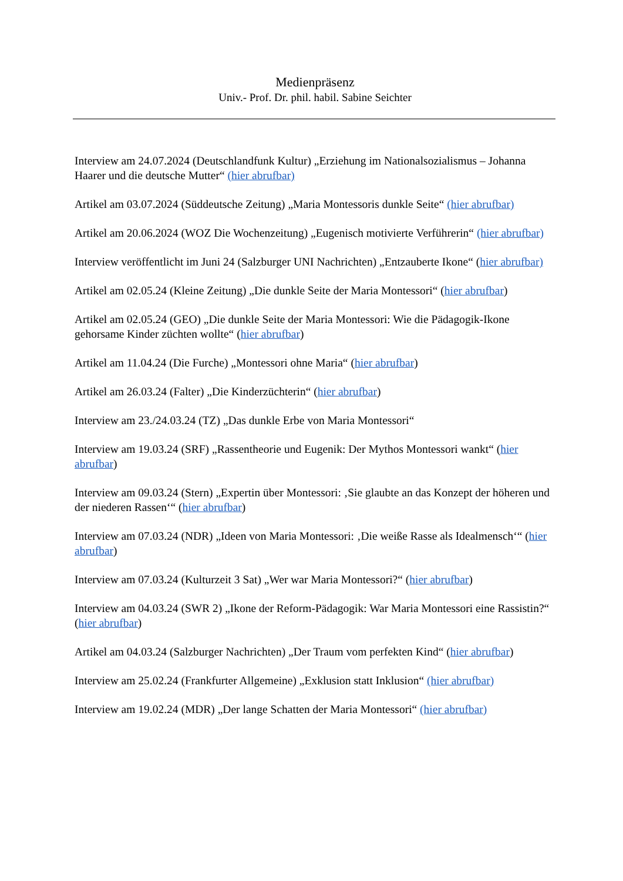Medienpräsenz
Univ.- Prof. Dr. phil. habil. Sabine Seichter
Interview am 24.07.2024 (Deutschlandfunk Kultur) „Erziehung im Nationalsozialismus – Johanna Haarer und die deutsche Mutter“ (hier abrufbar)
Artikel am 03.07.2024 (Süddeutsche Zeitung) „Maria Montessoris dunkle Seite“ (hier abrufbar)
Artikel am 20.06.2024 (WOZ Die Wochenzeitung) „Eugenisch motivierte Verführerin“ (hier abrufbar)
Interview veröffentlicht im Juni 24 (Salzburger UNI Nachrichten) „Entzauberte Ikone“ (hier abrufbar)
Artikel am 02.05.24 (Kleine Zeitung) „Die dunkle Seite der Maria Montessori“ (hier abrufbar)
Artikel am 02.05.24 (GEO) „Die dunkle Seite der Maria Montessori: Wie die Pädagogik-Ikone gehorsame Kinder züchten wollte“ (hier abrufbar)
Artikel am 11.04.24 (Die Furche) „Montessori ohne Maria“ (hier abrufbar)
Artikel am 26.03.24 (Falter) „Die Kinderzüchterin“ (hier abrufbar)
Interview am 23./24.03.24 (TZ) „Das dunkle Erbe von Maria Montessori“
Interview am 19.03.24 (SRF) „Rassentheorie und Eugenik: Der Mythos Montessori wankt“ (hier abrufbar)
Interview am 09.03.24 (Stern) „Expertin über Montessori: ‚Sie glaubte an das Konzept der höheren und der niederen Rassen‘“ (hier abrufbar)
Interview am 07.03.24 (NDR) „Ideen von Maria Montessori: ‚Die weiße Rasse als Idealmensch‘“ (hier abrufbar)
Interview am 07.03.24 (Kulturzeit 3 Sat) „Wer war Maria Montessori?“ (hier abrufbar)
Interview am 04.03.24 (SWR 2) „Ikone der Reform-Pädagogik: War Maria Montessori eine Rassistin?“ (hier abrufbar)
Artikel am 04.03.24 (Salzburger Nachrichten) „Der Traum vom perfekten Kind“ (hier abrufbar)
Interview am 25.02.24 (Frankfurter Allgemeine) „Exklusion statt Inklusion“ (hier abrufbar)
Interview am 19.02.24 (MDR) „Der lange Schatten der Maria Montessori“ (hier abrufbar)